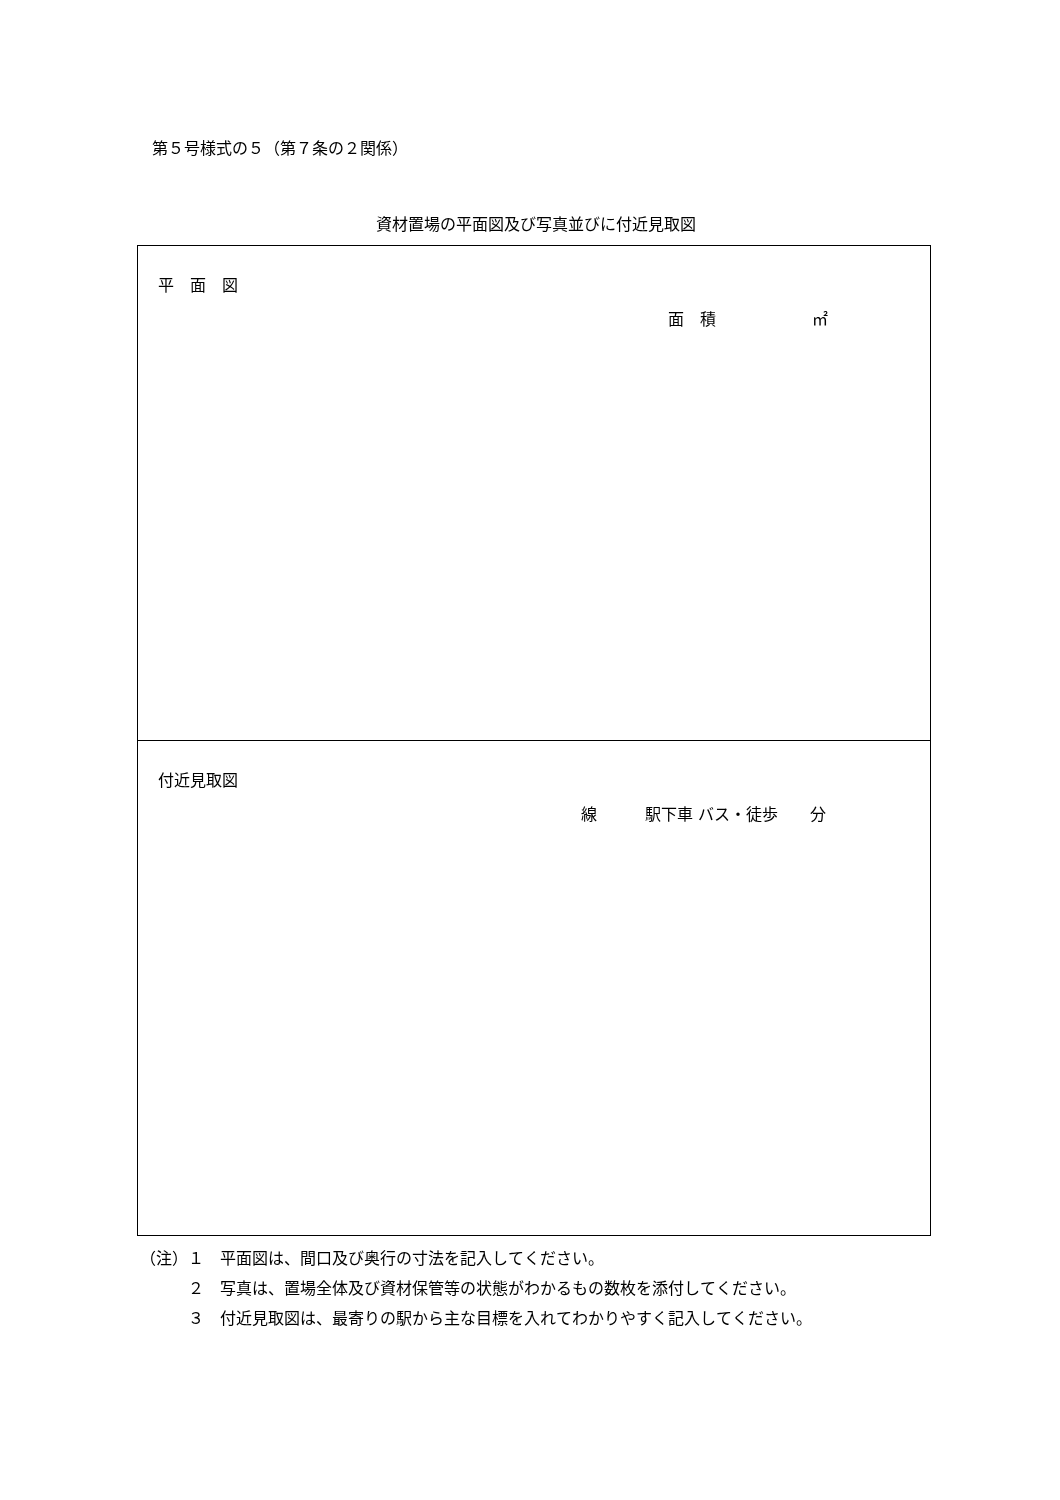第５号様式の５（第７条の２関係）
資材置場の平面図及び写真並びに付近見取図
| 平 面 図 面 積 ㎡ |
| 付近見取図 線 駅下車 バス・徒歩 分 |
（注）１　平面図は、間口及び奥行の寸法を記入してください。
　　　２　写真は、置場全体及び資材保管等の状態がわかるもの数枚を添付してください。
　　　３　付近見取図は、最寄りの駅から主な目標を入れてわかりやすく記入してください。